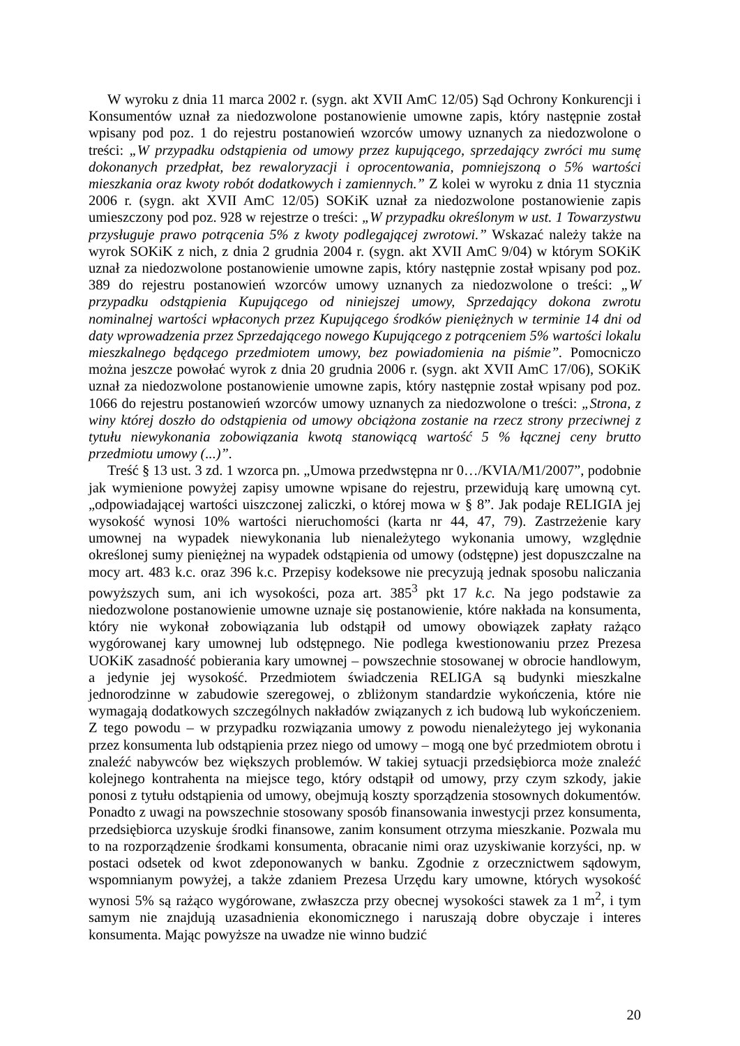W wyroku z dnia 11 marca 2002 r. (sygn. akt XVII AmC 12/05) Sąd Ochrony Konkurencji i Konsumentów uznał za niedozwolone postanowienie umowne zapis, który następnie został wpisany pod poz. 1 do rejestru postanowień wzorców umowy uznanych za niedozwolone o treści: „W przypadku odstąpienia od umowy przez kupującego, sprzedający zwróci mu sumę dokonanych przedpłat, bez rewaloryzacji i oprocentowania, pomniejszoną o 5% wartości mieszkania oraz kwoty robót dodatkowych i zamiennych.” Z kolei w wyroku z dnia 11 stycznia 2006 r. (sygn. akt XVII AmC 12/05) SOKiK uznał za niedozwolone postanowienie zapis umieszczony pod poz. 928 w rejestrze o treści: „W przypadku określonym w ust. 1 Towarzystwu przysługuje prawo potrącenia 5% z kwoty podlegającej zwrotowi.” Wskazać należy także na wyrok SOKiK z nich, z dnia 2 grudnia 2004 r. (sygn. akt XVII AmC 9/04) w którym SOKiK uznał za niedozwolone postanowienie umowne zapis, który następnie został wpisany pod poz. 389 do rejestru postanowień wzorców umowy uznanych za niedozwolone o treści: „W przypadku odstąpienia Kupującego od niniejszej umowy, Sprzedający dokona zwrotu nominalnej wartości wpłaconych przez Kupującego środków pieniężnych w terminie 14 dni od daty wprowadzenia przez Sprzedającego nowego Kupującego z potrąceniem 5% wartości lokalu mieszkalnego będącego przedmiotem umowy, bez powiadomienia na piśmie”. Pomocniczo można jeszcze powołać wyrok z dnia 20 grudnia 2006 r. (sygn. akt XVII AmC 17/06), SOKiK uznał za niedozwolone postanowienie umowne zapis, który następnie został wpisany pod poz. 1066 do rejestru postanowień wzorców umowy uznanych za niedozwolone o treści: „Strona, z winy której doszło do odstąpienia od umowy obciążona zostanie na rzecz strony przeciwnej z tytułu niewykonania zobowiązania kwotą stanowiącą wartość 5 % łącznej ceny brutto przedmiotu umowy (...)”.
Treść § 13 ust. 3 zd. 1 wzorca pn. „Umowa przedwstępna nr 0…/KVIA/M1/2007”, podobnie jak wymienione powyżej zapisy umowne wpisane do rejestru, przewidują karę umowną cyt. „odpowiadającej wartości uiszczonej zaliczki, o której mowa w § 8”. Jak podaje RELIGIA jej wysokość wynosi 10% wartości nieruchomości (karta nr 44, 47, 79). Zastrzeżenie kary umownej na wypadek niewykonania lub nienależytego wykonania umowy, względnie określonej sumy pieniężnej na wypadek odstąpienia od umowy (odstępne) jest dopuszczalne na mocy art. 483 k.c. oraz 396 k.c. Przepisy kodeksowe nie precyzują jednak sposobu naliczania powyższych sum, ani ich wysokości, poza art. 385<sup>3</sup> pkt 17 k.c. Na jego podstawie za niedozwolone postanowienie umowne uznaje się postanowienie, które nakłada na konsumenta, który nie wykonał zobowiązania lub odstąpił od umowy obowiązek zapłaty rażąco wygórowanej kary umownej lub odstępnego. Nie podlega kwestionowaniu przez Prezesa UOKiK zasadność pobierania kary umownej – powszechnie stosowanej w obrocie handlowym, a jedynie jej wysokość. Przedmiotem świadczenia RELIGA są budynki mieszkalne jednorodzinne w zabudowie szeregowej, o zbliżonym standardzie wykończenia, które nie wymagają dodatkowych szczególnych nakładów związanych z ich budową lub wykończeniem. Z tego powodu – w przypadku rozwiązania umowy z powodu nienależytego jej wykonania przez konsumenta lub odstąpienia przez niego od umowy – mogą one być przedmiotem obrotu i znaleźć nabywców bez większych problemów. W takiej sytuacji przedsiębiorca może znaleźć kolejnego kontrahenta na miejsce tego, który odstąpił od umowy, przy czym szkody, jakie ponosi z tytułu odstąpienia od umowy, obejmują koszty sporządzenia stosownych dokumentów. Ponadto z uwagi na powszechnie stosowany sposób finansowania inwestycji przez konsumenta, przedsiębiorca uzyskuje środki finansowe, zanim konsument otrzyma mieszkanie. Pozwala mu to na rozporządzenie środkami konsumenta, obracanie nimi oraz uzyskiwanie korzyści, np. w postaci odsetek od kwot zdeponowanych w banku. Zgodnie z orzecznictwem sądowym, wspomnianym powyżej, a także zdaniem Prezesa Urzędu kary umowne, których wysokość wynosi 5% są rażąco wygórowane, zwłaszcza przy obecnej wysokości stawek za 1 m<sup>2</sup>, i tym samym nie znajdują uzasadnienia ekonomicznego i naruszają dobre obyczaje i interes konsumenta. Mając powyższe na uwadze nie winno budzić
20